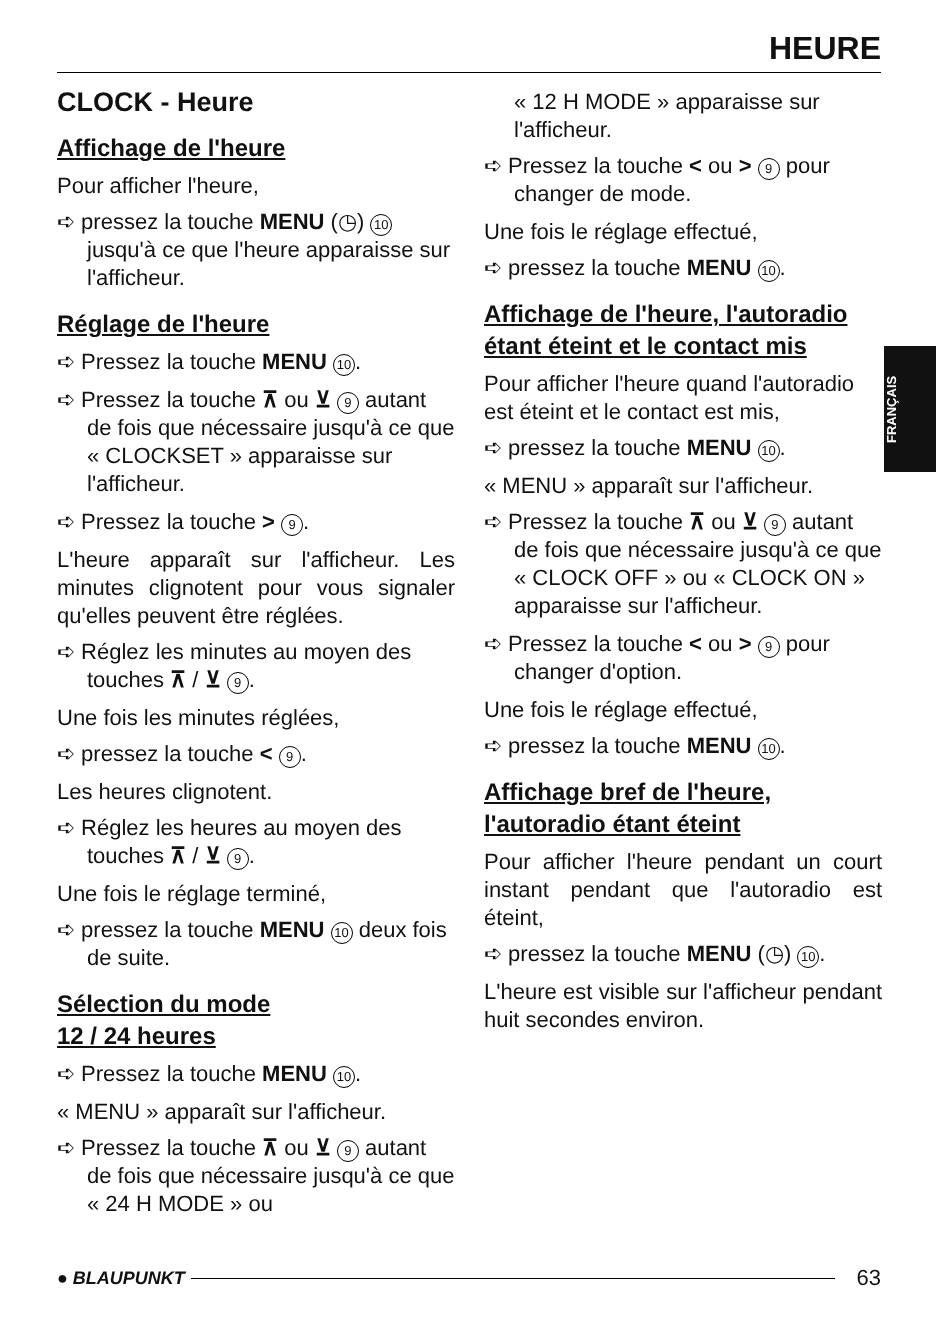HEURE
FRANÇAIS
CLOCK - Heure
Affichage de l'heure
Pour afficher l'heure,
➪ pressez la touche MENU (◷) 10 jusqu'à ce que l'heure apparaisse sur l'afficheur.
Réglage de l'heure
➪ Pressez la touche MENU 10.
➪ Pressez la touche ⊼ ou ⊻ 9 autant de fois que nécessaire jusqu'à ce que « CLOCKSET » apparaisse sur l'afficheur.
➪ Pressez la touche > 9.
L'heure apparaît sur l'afficheur. Les minutes clignotent pour vous signaler qu'elles peuvent être réglées.
➪ Réglez les minutes au moyen des touches ⊼ / ⊻ 9.
Une fois les minutes réglées,
➪ pressez la touche < 9.
Les heures clignotent.
➪ Réglez les heures au moyen des touches ⊼ / ⊻ 9.
Une fois le réglage terminé,
➪ pressez la touche MENU 10 deux fois de suite.
Sélection du mode
12 / 24 heures
➪ Pressez la touche MENU 10.
« MENU » apparaît sur l'afficheur.
➪ Pressez la touche ⊼ ou ⊻ 9 autant de fois que nécessaire jusqu'à ce que « 24 H MODE » ou
« 12 H MODE » apparaisse sur l'afficheur.
➪ Pressez la touche < ou > 9 pour changer de mode.
Une fois le réglage effectué,
➪ pressez la touche MENU 10.
Affichage de l'heure, l'autoradio étant éteint et le contact mis
Pour afficher l'heure quand l'autoradio est éteint et le contact est mis,
➪ pressez la touche MENU 10.
« MENU » apparaît sur l'afficheur.
➪ Pressez la touche ⊼ ou ⊻ 9 autant de fois que nécessaire jusqu'à ce que « CLOCK OFF » ou « CLOCK ON » apparaisse sur l'afficheur.
➪ Pressez la touche < ou > 9 pour changer d'option.
Une fois le réglage effectué,
➪ pressez la touche MENU 10.
Affichage bref de l'heure, l'autoradio étant éteint
Pour afficher l'heure pendant un court instant pendant que l'autoradio est éteint,
➪ pressez la touche MENU (◷) 10.
L'heure est visible sur l'afficheur pendant huit secondes environ.
● BLAUPUNKT 63